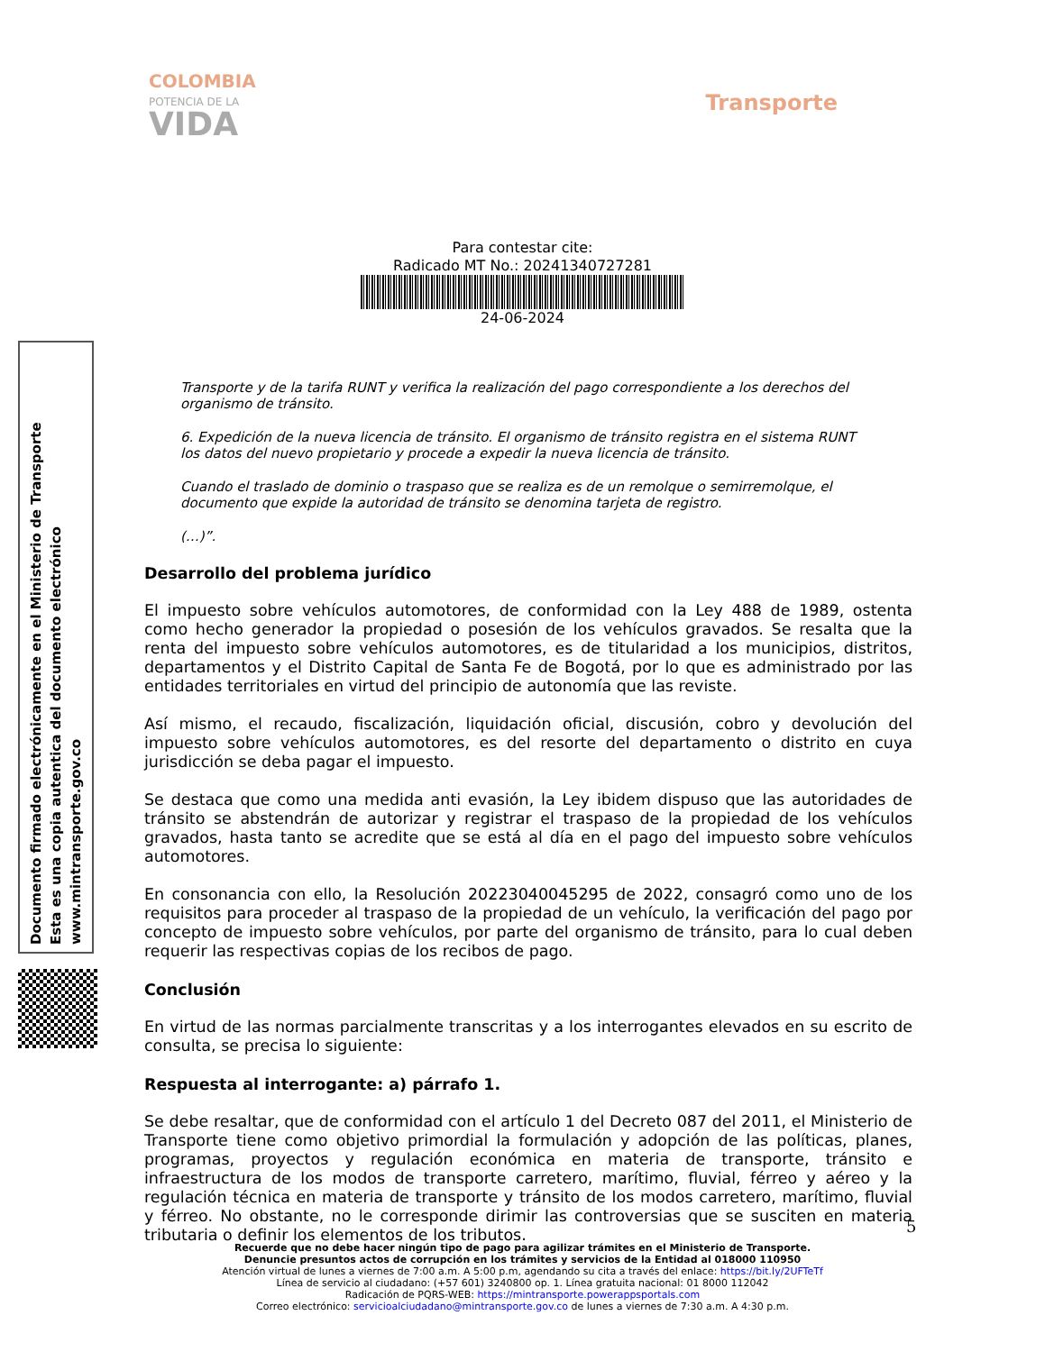COLOMBIA
POTENCIA DE LA
VIDA
Transporte
Para contestar cite:
Radicado MT No.: 20241340727281
24-06-2024
Transporte y de la tarifa RUNT y verifica la realización del pago correspondiente a los derechos del organismo de tránsito.
6. Expedición de la nueva licencia de tránsito. El organismo de tránsito registra en el sistema RUNT los datos del nuevo propietario y procede a expedir la nueva licencia de tránsito.
Cuando el traslado de dominio o traspaso que se realiza es de un remolque o semirremolque, el documento que expide la autoridad de tránsito se denomina tarjeta de registro.
(…)”.
Desarrollo del problema jurídico
El impuesto sobre vehículos automotores, de conformidad con la Ley 488 de 1989, ostenta como hecho generador la propiedad o posesión de los vehículos gravados. Se resalta que la renta del impuesto sobre vehículos automotores, es de titularidad a los municipios, distritos, departamentos y el Distrito Capital de Santa Fe de Bogotá, por lo que es administrado por las entidades territoriales en virtud del principio de autonomía que las reviste.
Así mismo, el recaudo, fiscalización, liquidación oficial, discusión, cobro y devolución del impuesto sobre vehículos automotores, es del resorte del departamento o distrito en cuya jurisdicción se deba pagar el impuesto.
Se destaca que como una medida anti evasión, la Ley ibidem dispuso que las autoridades de tránsito se abstendrán de autorizar y registrar el traspaso de la propiedad de los vehículos gravados, hasta tanto se acredite que se está al día en el pago del impuesto sobre vehículos automotores.
En consonancia con ello, la Resolución 20223040045295 de 2022, consagró como uno de los requisitos para proceder al traspaso de la propiedad de un vehículo, la verificación del pago por concepto de impuesto sobre vehículos, por parte del organismo de tránsito, para lo cual deben requerir las respectivas copias de los recibos de pago.
Conclusión
En virtud de las normas parcialmente transcritas y a los interrogantes elevados en su escrito de consulta, se precisa lo siguiente:
Respuesta al interrogante: a) párrafo 1.
Se debe resaltar, que de conformidad con el artículo 1 del Decreto 087 del 2011, el Ministerio de Transporte tiene como objetivo primordial la formulación y adopción de las políticas, planes, programas, proyectos y regulación económica en materia de transporte, tránsito e infraestructura de los modos de transporte carretero, marítimo, fluvial, férreo y aéreo y la regulación técnica en materia de transporte y tránsito de los modos carretero, marítimo, fluvial y férreo. No obstante, no le corresponde dirimir las controversias que se susciten en materia tributaria o definir los elementos de los tributos.
Documento firmado electrónicamente en el Ministerio de Transporte
Esta es una copia autentica del documento electrónico
www.mintransporte.gov.co
5
Recuerde que no debe hacer ningún tipo de pago para agilizar trámites en el Ministerio de Transporte.
Denuncie presuntos actos de corrupción en los trámites y servicios de la Entidad al 018000 110950
Atención virtual de lunes a viernes de 7:00 a.m. A 5:00 p.m, agendando su cita a través del enlace: https://bit.ly/2UFTeTf
Línea de servicio al ciudadano: (+57 601) 3240800 op. 1. Línea gratuita nacional: 01 8000 112042
Radicación de PQRS-WEB: https://mintransporte.powerappsportals.com
Correo electrónico: servicioalciudadano@mintransporte.gov.co de lunes a viernes de 7:30 a.m. A 4:30 p.m.